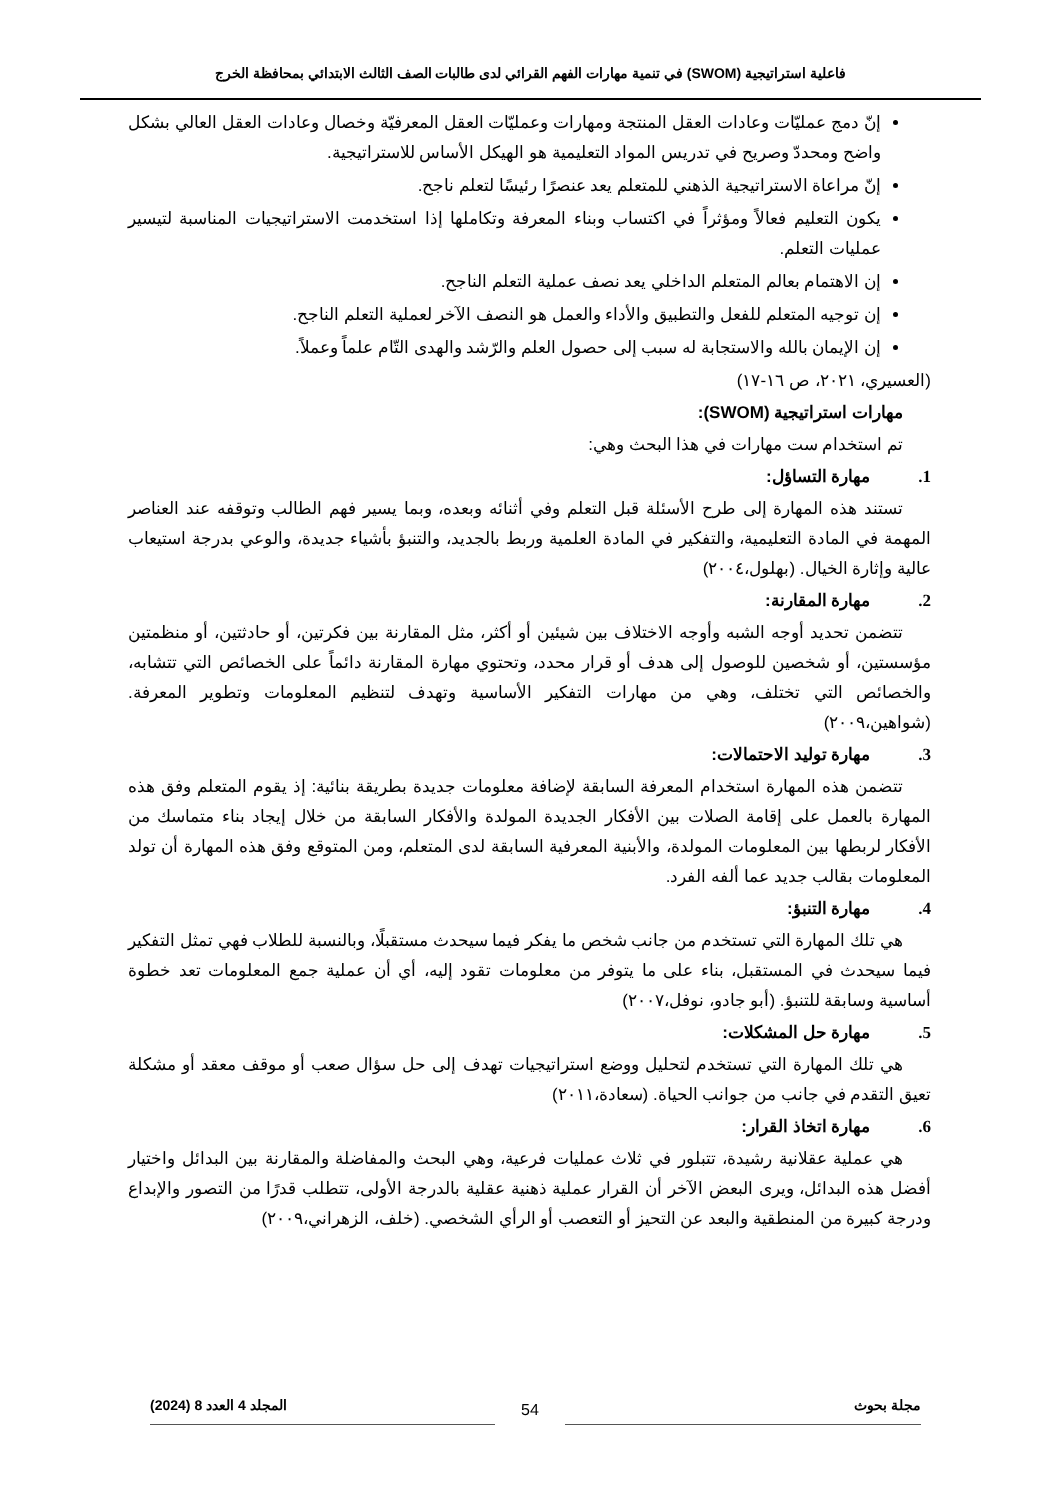فاعلية استراتيجية (SWOM) في تنمية مهارات الفهم القرائي لدى طالبات الصف الثالث الابتدائي بمحافظة الخرج
إنّ دمج عمليّات وعادات العقل المنتجة ومهارات وعمليّات العقل المعرفيّة وخصال وعادات العقل العالي بشكل واضح ومحددّ وصريح في تدريس المواد التعليمية هو الهيكل الأساس للاستراتيجية.
إنّ مراعاة الاستراتيجية الذهني للمتعلم يعد عنصرًا رئيسًا لتعلم ناجح.
يكون التعليم فعالاً ومؤثراً في اكتساب وبناء المعرفة وتكاملها إذا استخدمت الاستراتيجيات المناسبة لتيسير عمليات التعلم.
إن الاهتمام بعالم المتعلم الداخلي يعد نصف عملية التعلم الناجح.
إن توجيه المتعلم للفعل والتطبيق والأداء والعمل هو النصف الآخر لعملية التعلم الناجح.
إن الإيمان بالله والاستجابة له سبب إلى حصول العلم والرّشد والهدى التّام علماً وعملاً.
(العسيري، ٢٠٢١، ص ١٦-١٧)
مهارات استراتيجية (SWOM):
تم استخدام ست مهارات في هذا البحث وهي:
1. مهارة التساؤل:
تستند هذه المهارة إلى طرح الأسئلة قبل التعلم وفي أثنائه وبعده، وبما يسير فهم الطالب وتوقفه عند العناصر المهمة في المادة التعليمية، والتفكير في المادة العلمية وربط بالجديد، والتنبؤ بأشياء جديدة، والوعي بدرجة استيعاب عالية وإثارة الخيال. (بهلول،٢٠٠٤)
2. مهارة المقارنة:
تتضمن تحديد أوجه الشبه وأوجه الاختلاف بين شيئين أو أكثر، مثل المقارنة بين فكرتين، أو حادثتين، أو منظمتين مؤسستين، أو شخصين للوصول إلى هدف أو قرار محدد، وتحتوي مهارة المقارنة دائماً على الخصائص التي تتشابه، والخصائص التي تختلف، وهي من مهارات التفكير الأساسية وتهدف لتنظيم المعلومات وتطوير المعرفة. (شواهين،٢٠٠٩)
3. مهارة توليد الاحتمالات:
تتضمن هذه المهارة استخدام المعرفة السابقة لإضافة معلومات جديدة بطريقة بنائية: إذ يقوم المتعلم وفق هذه المهارة بالعمل على إقامة الصلات بين الأفكار الجديدة المولدة والأفكار السابقة من خلال إيجاد بناء متماسك من الأفكار لربطها بين المعلومات المولدة، والأبنية المعرفية السابقة لدى المتعلم، ومن المتوقع وفق هذه المهارة أن تولد المعلومات بقالب جديد عما ألفه الفرد.
4. مهارة التنبؤ:
هي تلك المهارة التي تستخدم من جانب شخص ما يفكر فيما سيحدث مستقبلًا، وبالنسبة للطلاب فهي تمثل التفكير فيما سيحدث في المستقبل، بناء على ما يتوفر من معلومات تقود إليه، أي أن عملية جمع المعلومات تعد خطوة أساسية وسابقة للتنبؤ. (أبو جادو، نوفل،٢٠٠٧)
5. مهارة حل المشكلات:
هي تلك المهارة التي تستخدم لتحليل ووضع استراتيجيات تهدف إلى حل سؤال صعب أو موقف معقد أو مشكلة تعيق التقدم في جانب من جوانب الحياة. (سعادة،٢٠١١)
6. مهارة اتخاذ القرار:
هي عملية عقلانية رشيدة، تتبلور في ثلاث عمليات فرعية، وهي البحث والمفاضلة والمقارنة بين البدائل واختيار أفضل هذه البدائل، ويرى البعض الآخر أن القرار عملية ذهنية عقلية بالدرجة الأولى، تتطلب قدرًا من التصور والإبداع ودرجة كبيرة من المنطقية والبعد عن التحيز أو التعصب أو الرأي الشخصي. (خلف، الزهراني،٢٠٠٩)
مجلة بحوث المجلد 4 العدد 8 (2024)
54